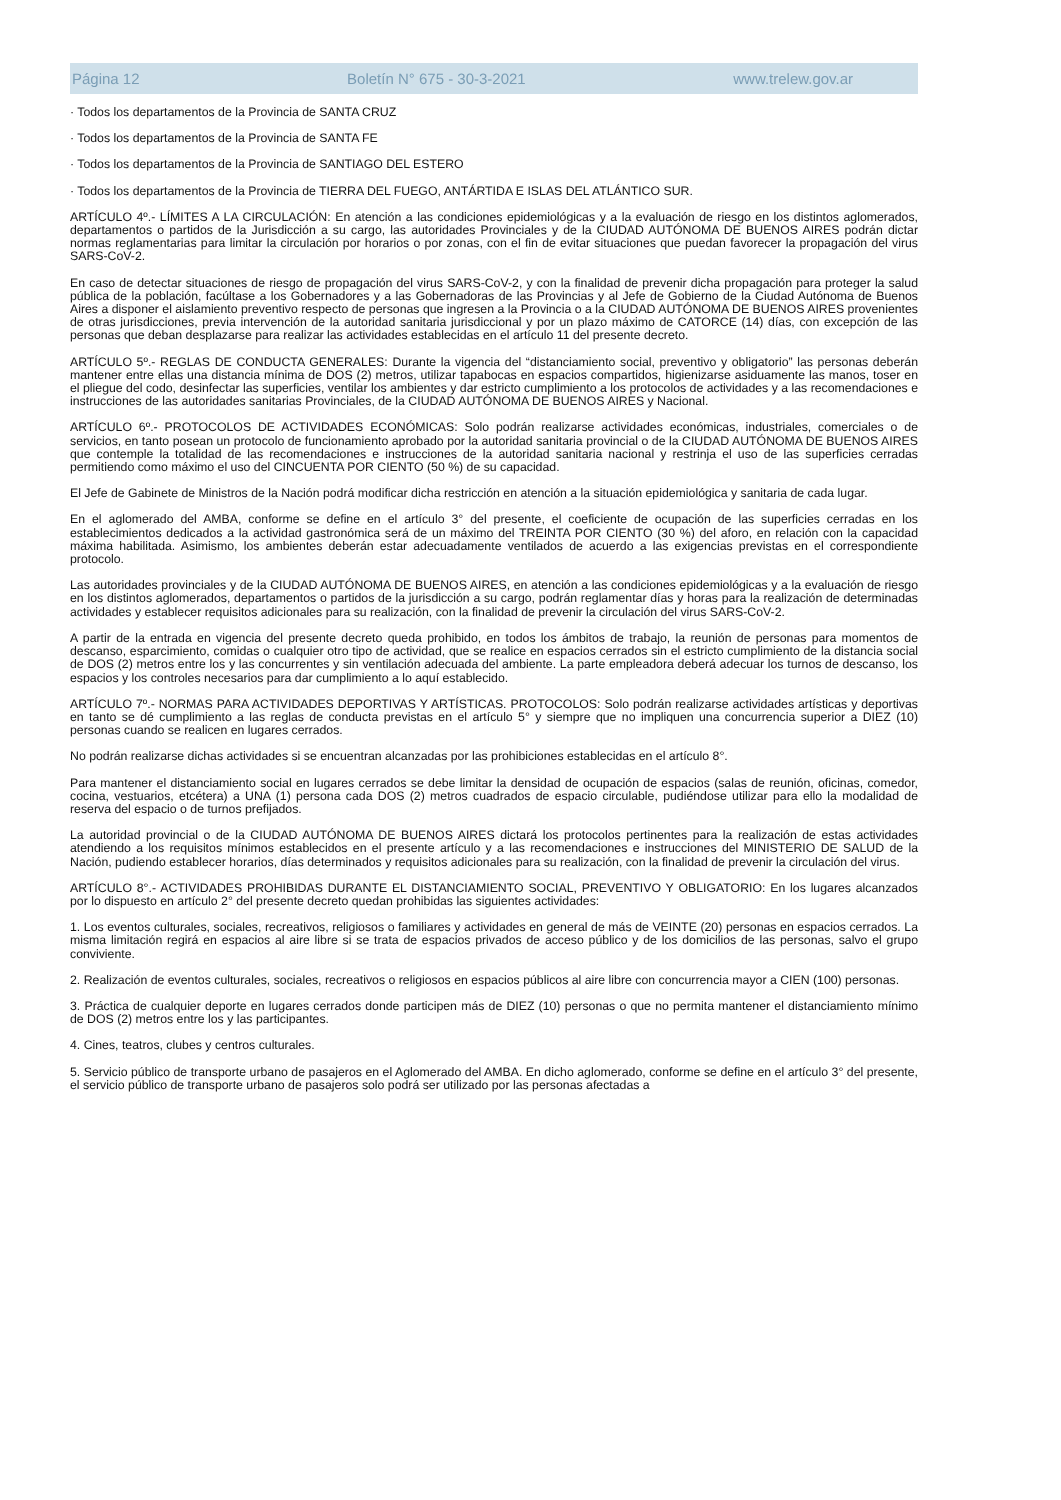Página 12 Boletín N° 675 - 30-3-2021 www.trelew.gov.ar
· Todos los departamentos de la Provincia de SANTA CRUZ
· Todos los departamentos de la Provincia de SANTA FE
· Todos los departamentos de la Provincia de SANTIAGO DEL ESTERO
· Todos los departamentos de la Provincia de TIERRA DEL FUEGO, ANTÁRTIDA E ISLAS DEL ATLÁNTICO SUR.
ARTÍCULO 4º.- LÍMITES A LA CIRCULACIÓN: En atención a las condiciones epidemiológicas y a la evaluación de riesgo en los distintos aglomerados, departamentos o partidos de la Jurisdicción a su cargo, las autoridades Provinciales y de la CIUDAD AUTÓNOMA DE BUENOS AIRES podrán dictar normas reglamentarias para limitar la circulación por horarios o por zonas, con el fin de evitar situaciones que puedan favorecer la propagación del virus SARS-CoV-2.
En caso de detectar situaciones de riesgo de propagación del virus SARS-CoV-2, y con la finalidad de prevenir dicha propagación para proteger la salud pública de la población, facúltase a los Gobernadores y a las Gobernadoras de las Provincias y al Jefe de Gobierno de la Ciudad Autónoma de Buenos Aires a disponer el aislamiento preventivo respecto de personas que ingresen a la Provincia o a la CIUDAD AUTÓNOMA DE BUENOS AIRES provenientes de otras jurisdicciones, previa intervención de la autoridad sanitaria jurisdiccional y por un plazo máximo de CATORCE (14) días, con excepción de las personas que deban desplazarse para realizar las actividades establecidas en el artículo 11 del presente decreto.
ARTÍCULO 5º.- REGLAS DE CONDUCTA GENERALES: Durante la vigencia del “distanciamiento social, preventivo y obligatorio” las personas deberán mantener entre ellas una distancia mínima de DOS (2) metros, utilizar tapabocas en espacios compartidos, higienizarse asiduamente las manos, toser en el pliegue del codo, desinfectar las superficies, ventilar los ambientes y dar estricto cumplimiento a los protocolos de actividades y a las recomendaciones e instrucciones de las autoridades sanitarias Provinciales, de la CIUDAD AUTÓNOMA DE BUENOS AIRES y Nacional.
ARTÍCULO 6º.- PROTOCOLOS DE ACTIVIDADES ECONÓMICAS: Solo podrán realizarse actividades económicas, industriales, comerciales o de servicios, en tanto posean un protocolo de funcionamiento aprobado por la autoridad sanitaria provincial o de la CIUDAD AUTÓNOMA DE BUENOS AIRES que contemple la totalidad de las recomendaciones e instrucciones de la autoridad sanitaria nacional y restrinja el uso de las superficies cerradas permitiendo como máximo el uso del CINCUENTA POR CIENTO (50 %) de su capacidad.
El Jefe de Gabinete de Ministros de la Nación podrá modificar dicha restricción en atención a la situación epidemiológica y sanitaria de cada lugar.
En el aglomerado del AMBA, conforme se define en el artículo 3° del presente, el coeficiente de ocupación de las superficies cerradas en los establecimientos dedicados a la actividad gastronómica será de un máximo del TREINTA POR CIENTO (30 %) del aforo, en relación con la capacidad máxima habilitada. Asimismo, los ambientes deberán estar adecuadamente ventilados de acuerdo a las exigencias previstas en el correspondiente protocolo.
Las autoridades provinciales y de la CIUDAD AUTÓNOMA DE BUENOS AIRES, en atención a las condiciones epidemiológicas y a la evaluación de riesgo en los distintos aglomerados, departamentos o partidos de la jurisdicción a su cargo, podrán reglamentar días y horas para la realización de determinadas actividades y establecer requisitos adicionales para su realización, con la finalidad de prevenir la circulación del virus SARS-CoV-2.
A partir de la entrada en vigencia del presente decreto queda prohibido, en todos los ámbitos de trabajo, la reunión de personas para momentos de descanso, esparcimiento, comidas o cualquier otro tipo de actividad, que se realice en espacios cerrados sin el estricto cumplimiento de la distancia social de DOS (2) metros entre los y las concurrentes y sin ventilación adecuada del ambiente. La parte empleadora deberá adecuar los turnos de descanso, los espacios y los controles necesarios para dar cumplimiento a lo aquí establecido.
ARTÍCULO 7º.- NORMAS PARA ACTIVIDADES DEPORTIVAS Y ARTÍSTICAS. PROTOCOLOS: Solo podrán realizarse actividades artísticas y deportivas en tanto se dé cumplimiento a las reglas de conducta previstas en el artículo 5° y siempre que no impliquen una concurrencia superior a DIEZ (10) personas cuando se realicen en lugares cerrados.
No podrán realizarse dichas actividades si se encuentran alcanzadas por las prohibiciones establecidas en el artículo 8°.
Para mantener el distanciamiento social en lugares cerrados se debe limitar la densidad de ocupación de espacios (salas de reunión, oficinas, comedor, cocina, vestuarios, etcétera) a UNA (1) persona cada DOS (2) metros cuadrados de espacio circulable, pudiéndose utilizar para ello la modalidad de reserva del espacio o de turnos prefijados.
La autoridad provincial o de la CIUDAD AUTÓNOMA DE BUENOS AIRES dictará los protocolos pertinentes para la realización de estas actividades atendiendo a los requisitos mínimos establecidos en el presente artículo y a las recomendaciones e instrucciones del MINISTERIO DE SALUD de la Nación, pudiendo establecer horarios, días determinados y requisitos adicionales para su realización, con la finalidad de prevenir la circulación del virus.
ARTÍCULO 8°.- ACTIVIDADES PROHIBIDAS DURANTE EL DISTANCIAMIENTO SOCIAL, PREVENTIVO Y OBLIGATORIO: En los lugares alcanzados por lo dispuesto en artículo 2° del presente decreto quedan prohibidas las siguientes actividades:
1. Los eventos culturales, sociales, recreativos, religiosos o familiares y actividades en general de más de VEINTE (20) personas en espacios cerrados. La misma limitación regirá en espacios al aire libre si se trata de espacios privados de acceso público y de los domicilios de las personas, salvo el grupo conviviente.
2. Realización de eventos culturales, sociales, recreativos o religiosos en espacios públicos al aire libre con concurrencia mayor a CIEN (100) personas.
3. Práctica de cualquier deporte en lugares cerrados donde participen más de DIEZ (10) personas o que no permita mantener el distanciamiento mínimo de DOS (2) metros entre los y las participantes.
4. Cines, teatros, clubes y centros culturales.
5. Servicio público de transporte urbano de pasajeros en el Aglomerado del AMBA. En dicho aglomerado, conforme se define en el artículo 3° del presente, el servicio público de transporte urbano de pasajeros solo podrá ser utilizado por las personas afectadas a